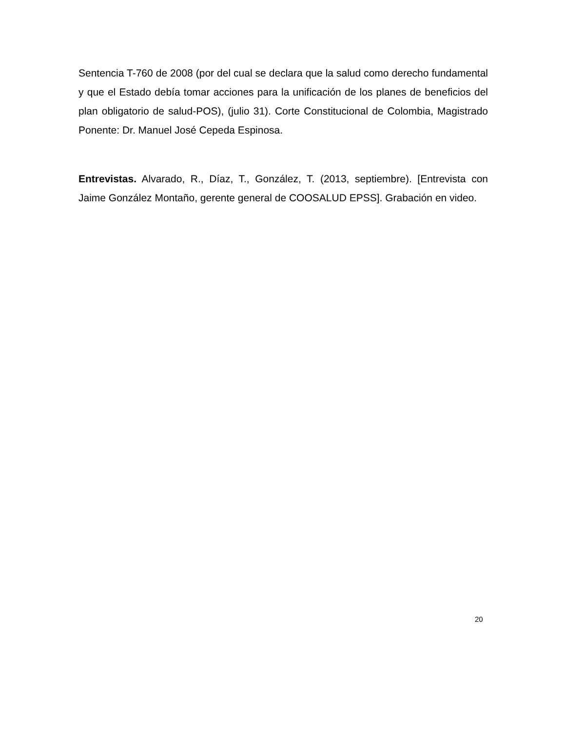Sentencia T-760 de 2008 (por del cual se declara que la salud como derecho fundamental y que el Estado debía tomar acciones para la unificación de los planes de beneficios del plan obligatorio de salud-POS), (julio 31). Corte Constitucional de Colombia, Magistrado Ponente: Dr. Manuel José Cepeda Espinosa.
Entrevistas. Alvarado, R., Díaz, T., González, T. (2013, septiembre). [Entrevista con Jaime González Montaño, gerente general de COOSALUD EPSS]. Grabación en video.
20